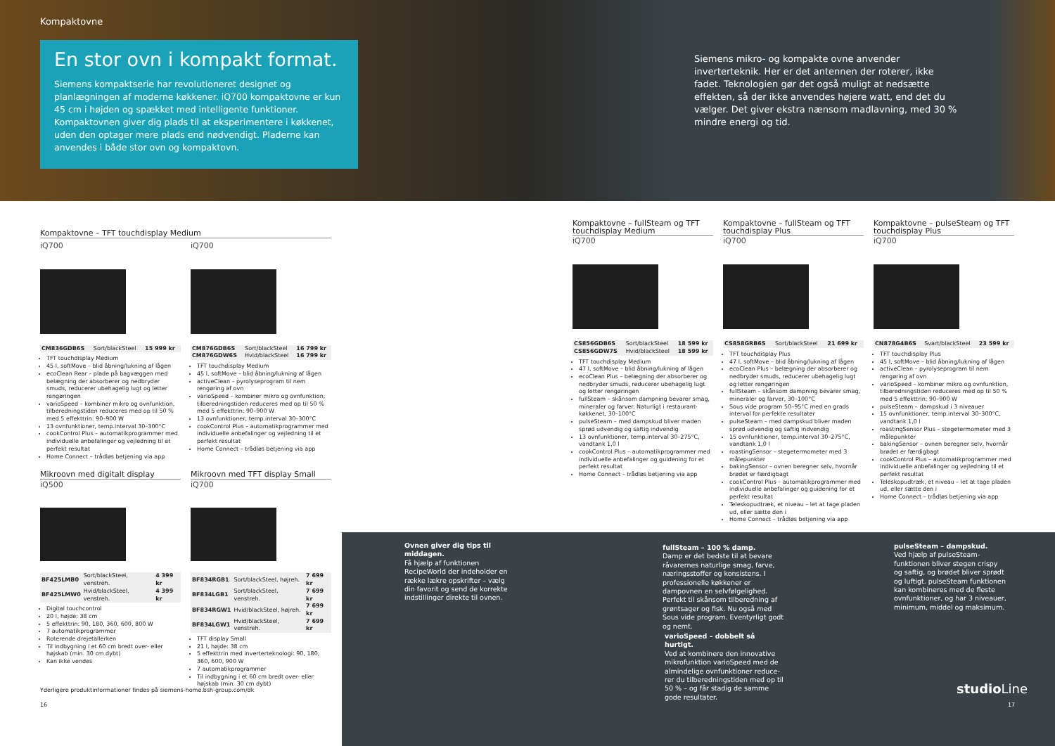Kompaktovne
En stor ovn i kompakt format.
Siemens kompaktserie har revolutioneret designet og planlægningen af moderne køkkener. iQ700 kompaktovne er kun 45 cm i højden og spækket med intelligente funktioner. Kompaktovnen giver dig plads til at eksperimentere i køkkenet, uden den optager mere plads end nødvendigt. Pladerne kan anvendes i både stor ovn og kompaktovn.
Siemens mikro- og kompakte ovne anvender inverterteknik. Her er det antennen der roterer, ikke fadet. Teknologien gør det også muligt at nedsætte effekten, så der ikke anvendes højere watt, end det du vælger. Det giver ekstra nænsom madlavning, med 30 % mindre energi og tid.
Kompaktovne – TFT touchdisplay Medium
iQ700
| CM836GDB6S | Sort/blackSteel | 15 999 kr |
TFT touchdisplay Medium
45 l, softMove – blid åbning/lukning af lågen
ecoClean Rear – plade på bagvæggen med belægning der absorberer og nedbryder smuds, reducerer ubehagelig lugt og letter rengøringen
varioSpeed – kombiner mikro og ovnfunktion, tilberedningstiden reduceres med op til 50 % med 5 effekttrin: 90–900 W
13 ovnfunktioner, temp.interval 30–300°C
cookControl Plus – automatikprogrammer med individuelle anbefalinger og vejledning til et perfekt resultat
Home Connect – trådløs betjening via app
iQ700
| CM876GDB6S | Sort/blackSteel | 16 799 kr |
| CM876GDW6S | Hvid/blackSteel | 16 799 kr |
TFT touchdisplay Medium
45 l, softMove – blid åbning/lukning af lågen
activeClean – pyrolyseprogram til nem rengøring af ovn
varioSpeed – kombiner mikro og ovnfunktion, tilberedningstiden reduceres med op til 50 % med 5 effekttrin: 90–900 W
13 ovnfunktioner, temp.interval 30–300°C
cookControl Plus – automatikprogrammer med individuelle anbefalinger og vejledning til et perfekt resultat
Home Connect – trådløs betjening via app
Mikroovn med digitalt display
iQ500
| BF425LMB0 | Sort/blackSteel, venstreh. | 4 399 kr |
| BF425LMW0 | Hvid/blackSteel, venstreh. | 4 399 kr |
Digital touchcontrol
20 l, højde: 38 cm
5 effekttrin: 90, 180, 360, 600, 800 W
7 automatikprogrammer
Roterende drejetallerken
Til indbygning i et 60 cm bredt over- eller højskab (min. 30 cm dybt)
Kan ikke vendes
Mikroovn med TFT display Small
iQ700
| BF834RGB1 | Sort/blackSteel, højreh. | 7 699 kr |
| BF834LGB1 | Sort/blackSteel, venstreh. | 7 699 kr |
| BF834RGW1 | Hvid/blackSteel, højreh. | 7 699 kr |
| BF834LGW1 | Hvid/blackSteel, venstreh. | 7 699 kr |
TFT display Small
21 l, højde: 38 cm
5 effekttrin med inverterteknologi: 90, 180, 360, 600, 900 W
7 automatikprogrammer
Til indbygning i et 60 cm bredt over- eller højskab (min. 30 cm dybt)
Yderligere produktinformationer findes på siemens-home.bsh-group.com/dk
16
Kompaktovne – fullSteam og TFT touchdisplay Medium
iQ700
| CS856GDB6S | Sort/blackSteel | 18 599 kr |
| CS856GDW7S | Hvid/blackSteel | 18 599 kr |
TFT touchdisplay Medium
47 l, softMove – blid åbning/lukning af lågen
ecoClean Plus – belægning der absorberer og nedbryder smuds, reducerer ubehagelig lugt og letter rengøringen
fullSteam – skånsom dampning bevarer smag, mineraler og farver. Naturligt i restaurant-køkkenet, 30–100°C
pulseSteam – med dampskud bliver maden sprød udvendig og saftig indvendig
13 ovnfunktioner, temp.interval 30–275°C, vandtank 1,0 l
cookControl Plus – automatikprogrammer med individuelle anbefalinger og guidening for et perfekt resultat
Home Connect – trådløs betjening via app
Kompaktovne – fullSteam og TFT touchdisplay Plus
iQ700
| CS858GRB6S | Sort/blackSteel | 21 699 kr |
TFT touchdisplay Plus
47 l, softMove – blid åbning/lukning af lågen
ecoClean Plus – belægning der absorberer og nedbryder smuds, reducerer ubehagelig lugt og letter rengøringen
fullSteam – skånsom dampning bevarer smag, mineraler og farver, 30–100°C
Sous vide program 50–95°C med en grads interval for perfekte resultater
pulseSteam – med dampskud bliver maden sprød udvendig og saftig indvendig
15 ovnfunktioner, temp.interval 30–275°C, vandtank 1,0 l
roastingSensor – stegetermometer med 3 målepunkter
bakingSensor – ovnen beregner selv, hvornår brødet er færdigbagt
cookControl Plus – automatikprogrammer med individuelle anbefalinger og guidening for et perfekt resultat
Teleskopudtræk, et niveau – let at tage pladen ud, eller sætte den i
Home Connect – trådløs betjening via app
Kompaktovne – pulseSteam og TFT touchdisplay Plus
iQ700
| CN878G4B6S | Svart/blackSteel | 23 599 kr |
TFT touchdisplay Plus
45 l, softMove – blid åbning/lukning af lågen
activeClean – pyrolyseprogram til nem rengøring af ovn
varioSpeed – kombiner mikro og ovnfunktion, tilberedningstiden reduceres med op til 50 % med 5 effekttrin: 90–900 W
pulseSteam – dampskud i 3 niveauer
15 ovnfunktioner, temp.interval 30–300°C, vandtank 1,0 l
roastingSensor Plus – stegetermometer med 3 målepunkter
bakingSensor – ovnen beregner selv, hvornår brødet er færdigbagt
cookControl Plus – automatikprogrammer med individuelle anbefalinger og vejledning til et perfekt resultat
Teleskopudtræk, et niveau – let at tage pladen ud, eller sætte den i
Home Connect – trådløs betjening via app
Ovnen giver dig tips til middagen.
Få hjælp af funktionen RecipeWorld der indeholder en række lækre opskrifter – vælg din favorit og send de korrekte indstillinger direkte til ovnen.
fullSteam – 100 % damp.
Damp er det bedste til at bevare råvarernes naturlige smag, farve, næringsstoffer og konsistens. I professionelle køkkener er dampovnen en selvfølgelighed. Perfekt til skånsom tilberedning af grøntsager og fisk. Nu også med Sous vide program. Eventyrligt godt og nemt.
pulseSteam – dampskud.
Ved hjælp af pulseSteam-funktionen bliver stegen crispy og saftig, og brødet bliver sprødt og luftigt. pulseSteam funktionen kan kombineres med de fleste ovnfunktioner, og har 3 niveauer, minimum, middel og maksimum.
varioSpeed – dobbelt så hurtigt.
Ved at kombinere den innovative mikrofunktion varioSpeed med de almindelige ovnfunktioner reduce-rer du tilberedningstiden med op til 50 % – og får stadig de samme gode resultater.
studio Line
17